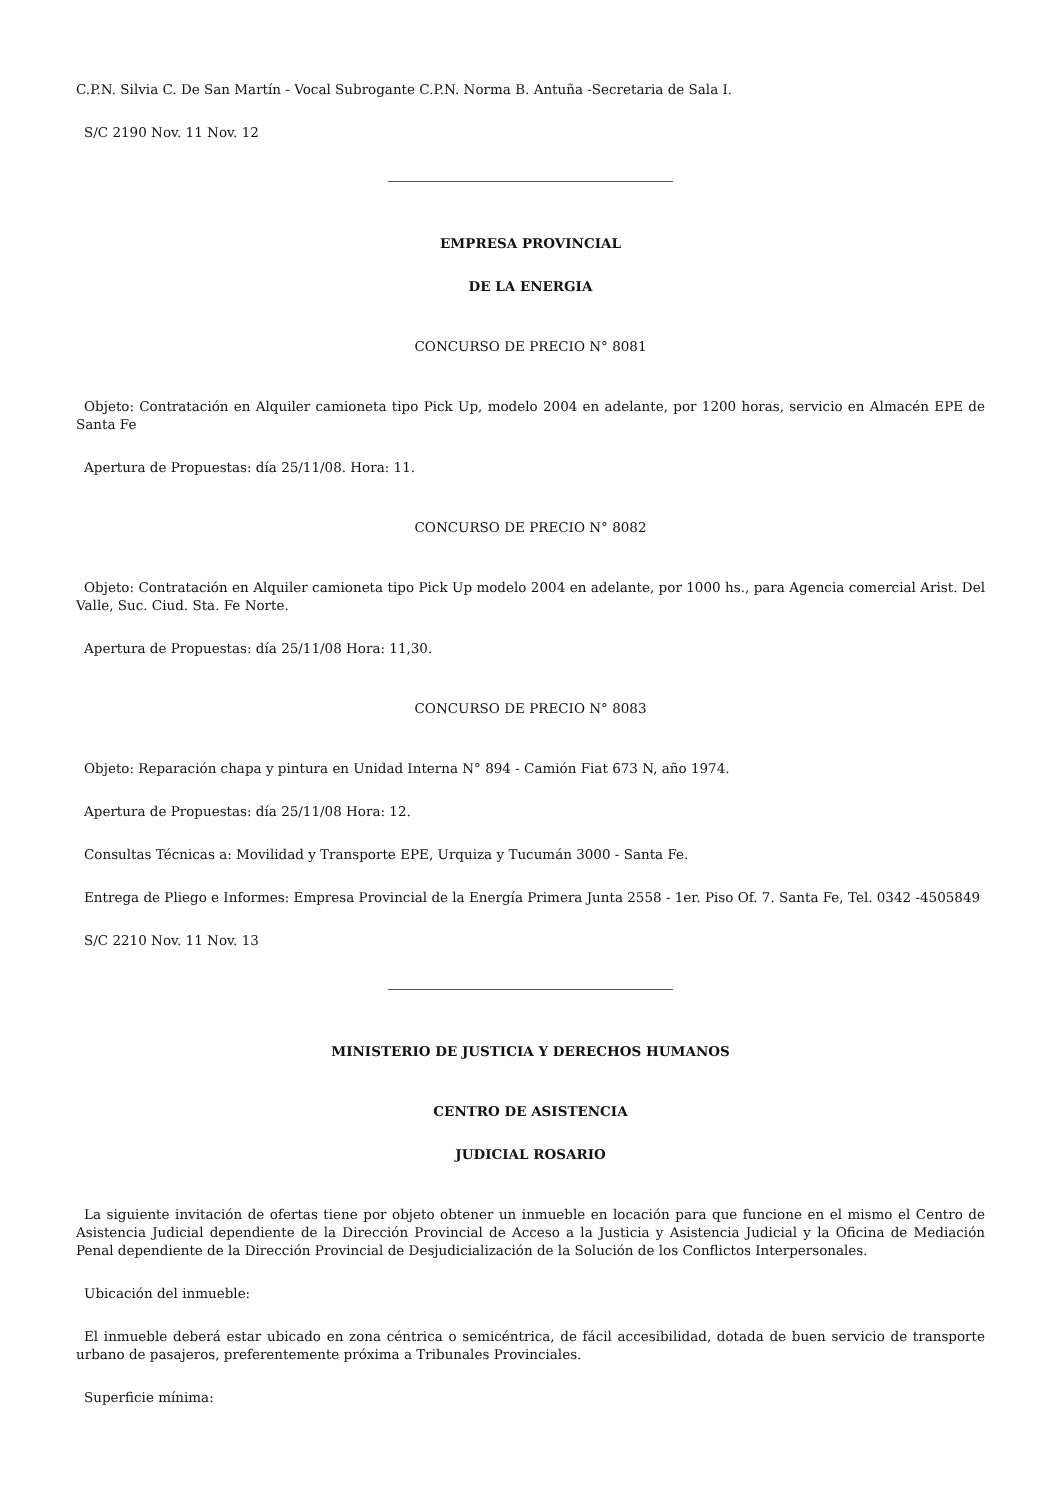C.P.N. Silvia C. De San Martín - Vocal Subrogante C.P.N. Norma B. Antuña -Secretaria de Sala I.
S/C 2190 Nov. 11 Nov. 12
EMPRESA PROVINCIAL
DE LA ENERGIA
CONCURSO DE PRECIO N° 8081
Objeto: Contratación en Alquiler camioneta tipo Pick Up, modelo 2004 en adelante, por 1200 horas, servicio en Almacén EPE de Santa Fe
Apertura de Propuestas: día 25/11/08. Hora: 11.
CONCURSO DE PRECIO N° 8082
Objeto: Contratación en Alquiler camioneta tipo Pick Up modelo 2004 en adelante, por 1000 hs., para Agencia comercial Arist. Del Valle, Suc. Ciud. Sta. Fe Norte.
Apertura de Propuestas: día 25/11/08 Hora: 11,30.
CONCURSO DE PRECIO N° 8083
Objeto: Reparación chapa y pintura en Unidad Interna N° 894 - Camión Fiat 673 N, año 1974.
Apertura de Propuestas: día 25/11/08 Hora: 12.
Consultas Técnicas a: Movilidad y Transporte EPE, Urquiza y Tucumán 3000 - Santa Fe.
Entrega de Pliego e Informes: Empresa Provincial de la Energía Primera Junta 2558 - 1er. Piso Of. 7. Santa Fe, Tel. 0342 -4505849
S/C 2210 Nov. 11 Nov. 13
MINISTERIO DE JUSTICIA Y DERECHOS HUMANOS
CENTRO DE ASISTENCIA
JUDICIAL ROSARIO
La siguiente invitación de ofertas tiene por objeto obtener un inmueble en locación para que funcione en el mismo el Centro de Asistencia Judicial dependiente de la Dirección Provincial de Acceso a la Justicia y Asistencia Judicial y la Oficina de Mediación Penal dependiente de la Dirección Provincial de Desjudicialización de la Solución de los Conflictos Interpersonales.
Ubicación del inmueble:
El inmueble deberá estar ubicado en zona céntrica o semicéntrica, de fácil accesibilidad, dotada de buen servicio de transporte urbano de pasajeros, preferentemente próxima a Tribunales Provinciales.
Superficie mínima: